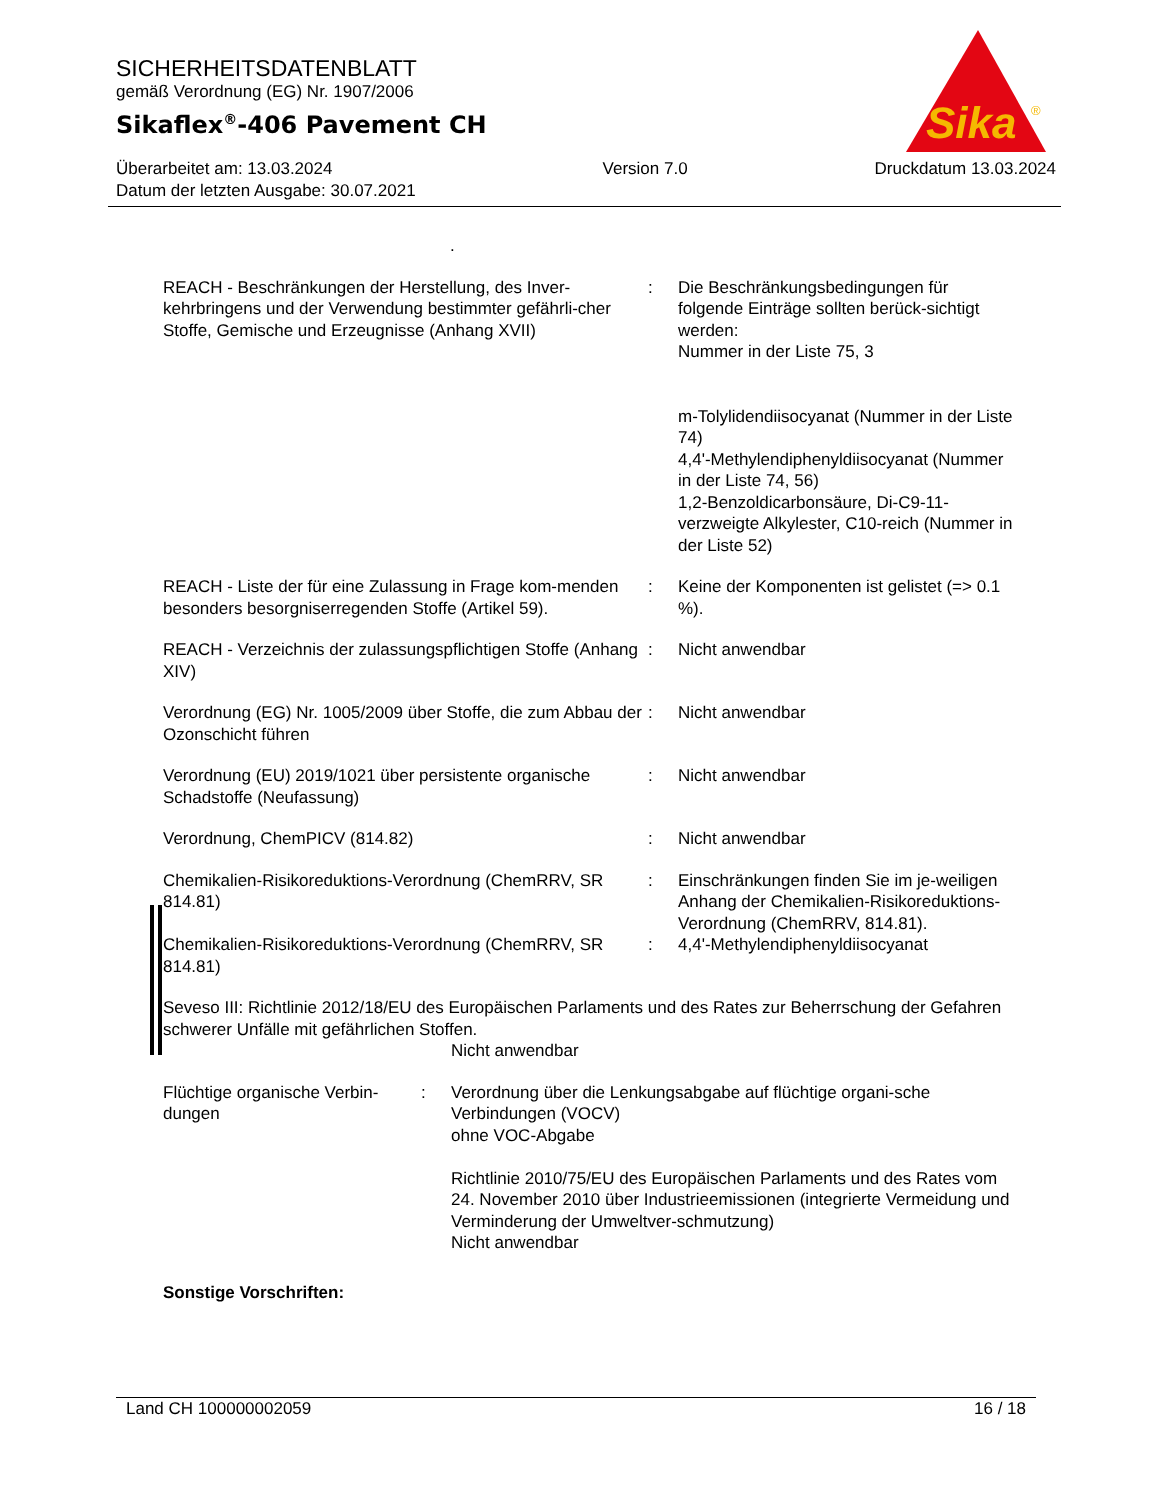Sika
®
SICHERHEITSDATENBLATT
gemäß Verordnung (EG) Nr. 1907/2006
Sikaflex<sup>®</sup>-406 Pavement CH
Überarbeitet am: 13.03.2024
Datum der letzten Ausgabe: 30.07.2021
Version 7.0 Druckdatum 13.03.2024
.
REACH - Beschränkungen der Herstellung, des Inver-kehrbringens und der Verwendung bestimmter gefährli-cher Stoffe, Gemische und Erzeugnisse (Anhang XVII)
: Die Beschränkungsbedingungen für folgende Einträge sollten berück-sichtigt werden:
Nummer in der Liste 75, 3
m-Tolylidendiisocyanat (Nummer in der Liste 74)
4,4'-Methylendiphenyldiisocyanat (Nummer in der Liste 74, 56)
1,2-Benzoldicarbonsäure, Di-C9-11-verzweigte Alkylester, C10-reich (Nummer in der Liste 52)
REACH - Liste der für eine Zulassung in Frage kom-menden besonders besorgniserregenden Stoffe (Artikel 59).
: Keine der Komponenten ist gelistet (=> 0.1 %).
REACH - Verzeichnis der zulassungspflichtigen Stoffe (Anhang XIV)
: Nicht anwendbar
Verordnung (EG) Nr. 1005/2009 über Stoffe, die zum Abbau der Ozonschicht führen
: Nicht anwendbar
Verordnung (EU) 2019/1021 über persistente organische Schadstoffe (Neufassung)
: Nicht anwendbar
Verordnung, ChemPICV (814.82) : Nicht anwendbar
Chemikalien-Risikoreduktions-Verordnung (ChemRRV, SR 814.81)
: Einschränkungen finden Sie im je-weiligen Anhang der Chemikalien-Risikoreduktions-Verordnung (ChemRRV, 814.81).
Chemikalien-Risikoreduktions-Verordnung (ChemRRV, SR 814.81)
: 4,4'-Methylendiphenyldiisocyanat
Seveso III: Richtlinie 2012/18/EU des Europäischen Parlaments und des Rates zur Beherrschung der Gefahren schwerer Unfälle mit gefährlichen Stoffen.
Nicht anwendbar
Flüchtige organische Verbin-dungen
: Verordnung über die Lenkungsabgabe auf flüchtige organi-sche Verbindungen (VOCV)
ohne VOC-Abgabe
Richtlinie 2010/75/EU des Europäischen Parlaments und des Rates vom 24. November 2010 über Industrieemissionen (integrierte Vermeidung und Verminderung der Umweltver-schmutzung)
Nicht anwendbar
Sonstige Vorschriften:
Land CH 100000002059 16 / 18